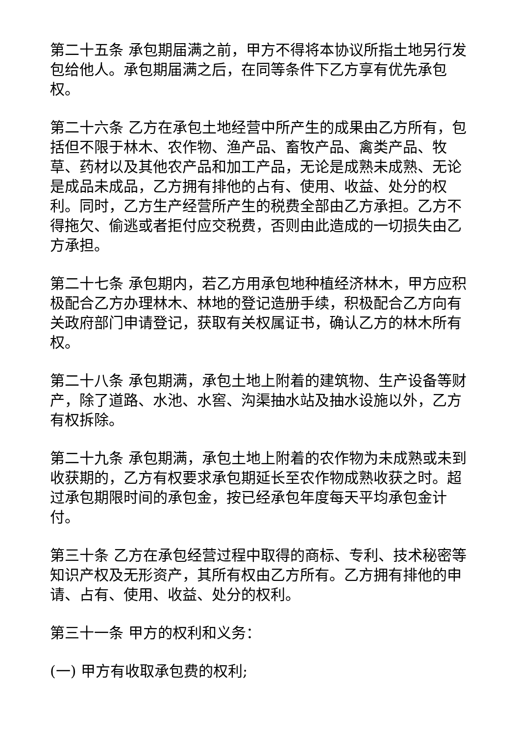第二十五条 承包期届满之前，甲方不得将本协议所指土地另行发包给他人。承包期届满之后，在同等条件下乙方享有优先承包权。
第二十六条 乙方在承包土地经营中所产生的成果由乙方所有，包括但不限于林木、农作物、渔产品、畜牧产品、禽类产品、牧草、药材以及其他农产品和加工产品，无论是成熟未成熟、无论是成品未成品，乙方拥有排他的占有、使用、收益、处分的权利。同时，乙方生产经营所产生的税费全部由乙方承担。乙方不得拖欠、偷逃或者拒付应交税费，否则由此造成的一切损失由乙方承担。
第二十七条 承包期内，若乙方用承包地种植经济林木，甲方应积极配合乙方办理林木、林地的登记造册手续，积极配合乙方向有关政府部门申请登记，获取有关权属证书，确认乙方的林木所有权。
第二十八条 承包期满，承包土地上附着的建筑物、生产设备等财产，除了道路、水池、水窖、沟渠抽水站及抽水设施以外，乙方有权拆除。
第二十九条 承包期满，承包土地上附着的农作物为未成熟或未到收获期的，乙方有权要求承包期延长至农作物成熟收获之时。超过承包期限时间的承包金，按已经承包年度每天平均承包金计付。
第三十条 乙方在承包经营过程中取得的商标、专利、技术秘密等知识产权及无形资产，其所有权由乙方所有。乙方拥有排他的申请、占有、使用、收益、处分的权利。
第三十一条 甲方的权利和义务：
(一) 甲方有收取承包费的权利;